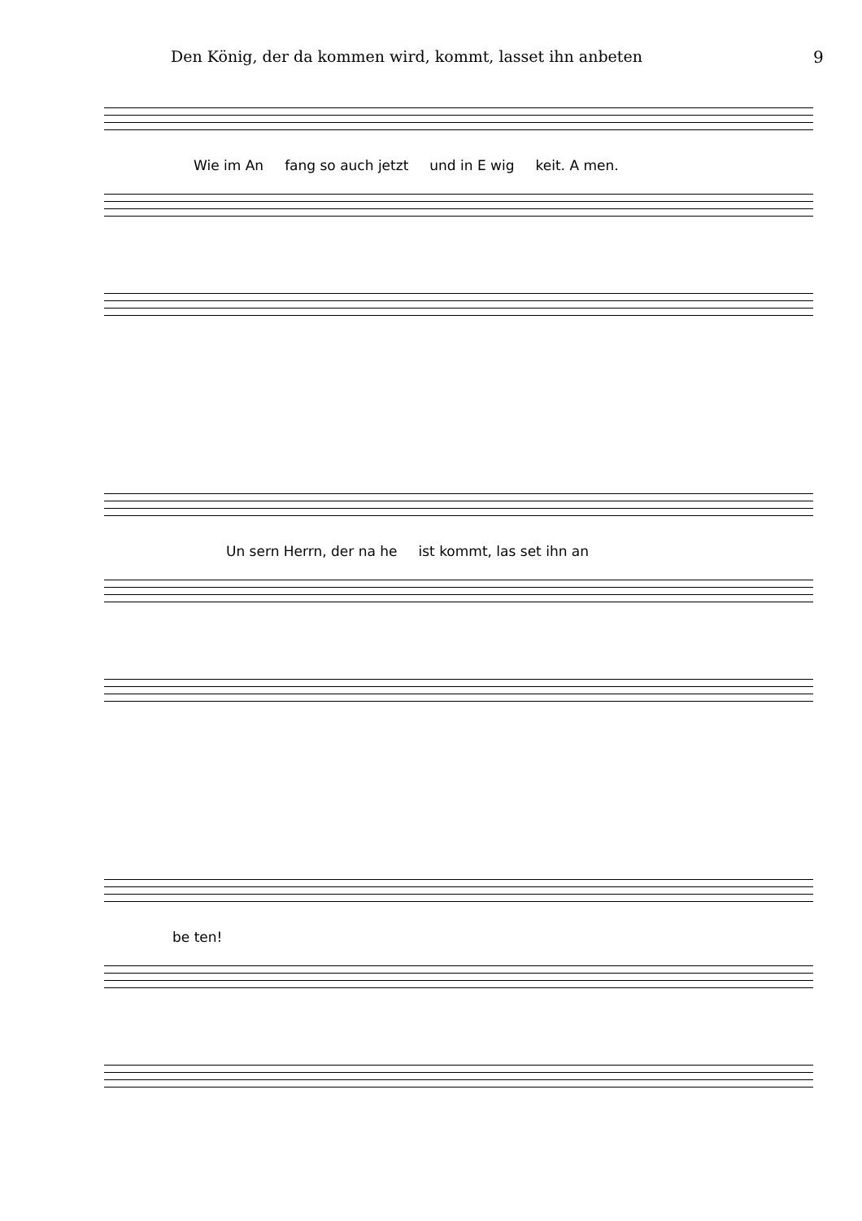Den König, der da kommen wird, kommt, lasset ihn anbeten 9
Wie im An fang so auch jetzt und in E wig keit. A men.
Un sern Herrn, der na he ist kommt, las set ihn an
be ten!